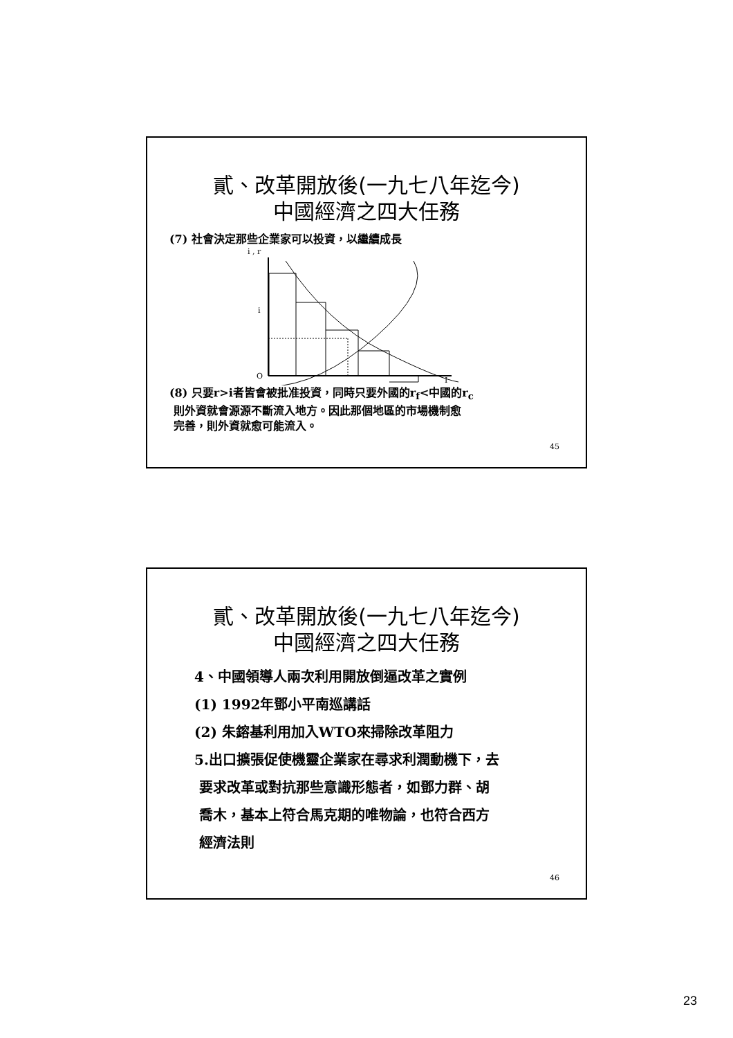貳、改革開放後(一九七八年迄今)
中國經濟之四大任務
(7) 社會決定那些企業家可以投資，以繼續成長
i , r
i
O
I
(8) 只要r>i者皆會被批准投資，同時只要外國的r<sub>f</sub><中國的r<sub>c</sub>
則外資就會源源不斷流入地方。因此那個地區的市場機制愈
完善，則外資就愈可能流入。
45
貳、改革開放後(一九七八年迄今)
中國經濟之四大任務
4、中國領導人兩次利用開放倒逼改革之實例
(1) 1992年鄧小平南巡講話
(2) 朱鎔基利用加入WTO來掃除改革阻力
5.出口擴張促使機靈企業家在尋求利潤動機下，去
要求改革或對抗那些意識形態者，如鄧力群、胡
喬木，基本上符合馬克期的唯物論，也符合西方
經濟法則
46
23